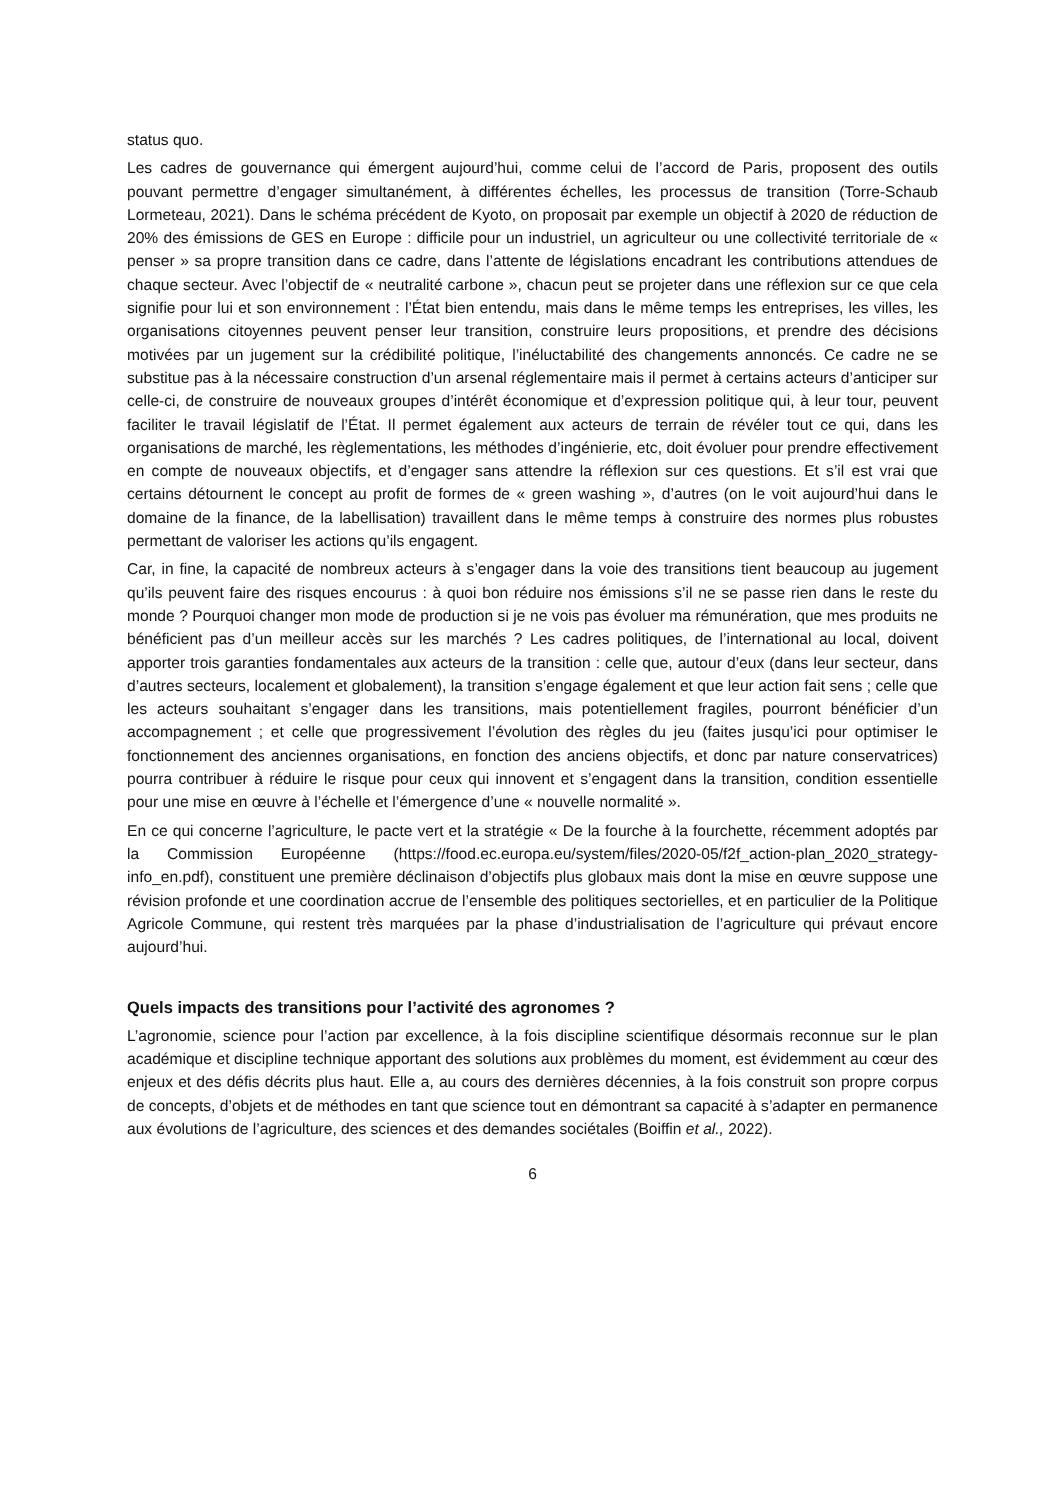status quo.
Les cadres de gouvernance qui émergent aujourd’hui, comme celui de l’accord de Paris, proposent des outils pouvant permettre d’engager simultanément, à différentes échelles, les processus de transition (Torre-Schaub Lormeteau, 2021). Dans le schéma précédent de Kyoto, on proposait par exemple un objectif à 2020 de réduction de 20% des émissions de GES en Europe : difficile pour un industriel, un agriculteur ou une collectivité territoriale de « penser » sa propre transition dans ce cadre, dans l’attente de législations encadrant les contributions attendues de chaque secteur. Avec l’objectif de « neutralité carbone », chacun peut se projeter dans une réflexion sur ce que cela signifie pour lui et son environnement : l’État bien entendu, mais dans le même temps les entreprises, les villes, les organisations citoyennes peuvent penser leur transition, construire leurs propositions, et prendre des décisions motivées par un jugement sur la crédibilité politique, l’inéluctabilité des changements annoncés. Ce cadre ne se substitue pas à la nécessaire construction d’un arsenal réglementaire mais il permet à certains acteurs d’anticiper sur celle-ci, de construire de nouveaux groupes d’intérêt économique et d’expression politique qui, à leur tour, peuvent faciliter le travail législatif de l’État. Il permet également aux acteurs de terrain de révéler tout ce qui, dans les organisations de marché, les règlementations, les méthodes d’ingénierie, etc, doit évoluer pour prendre effectivement en compte de nouveaux objectifs, et d’engager sans attendre la réflexion sur ces questions. Et s’il est vrai que certains détournent le concept au profit de formes de « green washing », d’autres (on le voit aujourd’hui dans le domaine de la finance, de la labellisation) travaillent dans le même temps à construire des normes plus robustes permettant de valoriser les actions qu’ils engagent.
Car, in fine, la capacité de nombreux acteurs à s’engager dans la voie des transitions tient beaucoup au jugement qu’ils peuvent faire des risques encourus : à quoi bon réduire nos émissions s’il ne se passe rien dans le reste du monde ? Pourquoi changer mon mode de production si je ne vois pas évoluer ma rémunération, que mes produits ne bénéficient pas d’un meilleur accès sur les marchés ? Les cadres politiques, de l’international au local, doivent apporter trois garanties fondamentales aux acteurs de la transition : celle que, autour d’eux (dans leur secteur, dans d’autres secteurs, localement et globalement), la transition s’engage également et que leur action fait sens ; celle que les acteurs souhaitant s’engager dans les transitions, mais potentiellement fragiles, pourront bénéficier d’un accompagnement ; et celle que progressivement l’évolution des règles du jeu (faites jusqu’ici pour optimiser le fonctionnement des anciennes organisations, en fonction des anciens objectifs, et donc par nature conservatrices) pourra contribuer à réduire le risque pour ceux qui innovent et s’engagent dans la transition, condition essentielle pour une mise en œuvre à l’échelle et l’émergence d’une « nouvelle normalité ».
En ce qui concerne l’agriculture, le pacte vert et la stratégie « De la fourche à la fourchette, récemment adoptés par la Commission Européenne (https://food.ec.europa.eu/system/files/2020-05/f2f_action-plan_2020_strategy-info_en.pdf), constituent une première déclinaison d’objectifs plus globaux mais dont la mise en œuvre suppose une révision profonde et une coordination accrue de l’ensemble des politiques sectorielles, et en particulier de la Politique Agricole Commune, qui restent très marquées par la phase d’industrialisation de l’agriculture qui prévaut encore aujourd’hui.
Quels impacts des transitions pour l’activité des agronomes ?
L’agronomie, science pour l’action par excellence, à la fois discipline scientifique désormais reconnue sur le plan académique et discipline technique apportant des solutions aux problèmes du moment, est évidemment au cœur des enjeux et des défis décrits plus haut. Elle a, au cours des dernières décennies, à la fois construit son propre corpus de concepts, d’objets et de méthodes en tant que science tout en démontrant sa capacité à s’adapter en permanence aux évolutions de l’agriculture, des sciences et des demandes sociétales (Boiffin et al., 2022).
6